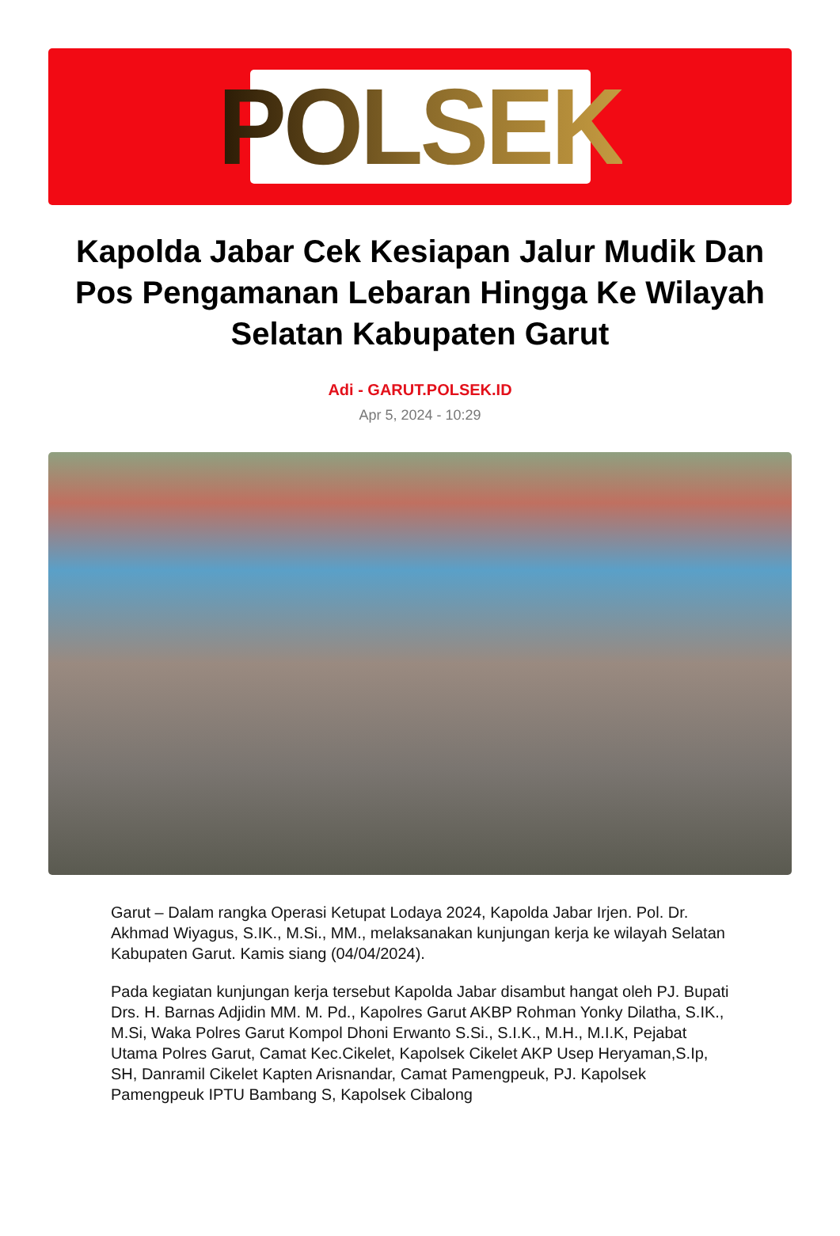POLSEK
Kapolda Jabar Cek Kesiapan Jalur Mudik Dan Pos Pengamanan Lebaran Hingga Ke Wilayah Selatan Kabupaten Garut
Adi - GARUT.POLSEK.ID
Apr 5, 2024 - 10:29
Garut – Dalam rangka Operasi Ketupat Lodaya 2024, Kapolda Jabar Irjen. Pol. Dr. Akhmad Wiyagus, S.IK., M.Si., MM., melaksanakan kunjungan kerja ke wilayah Selatan Kabupaten Garut. Kamis siang (04/04/2024).
Pada kegiatan kunjungan kerja tersebut Kapolda Jabar disambut hangat oleh PJ. Bupati Drs. H. Barnas Adjidin MM. M. Pd., Kapolres Garut AKBP Rohman Yonky Dilatha, S.IK., M.Si, Waka Polres Garut Kompol Dhoni Erwanto S.Si., S.I.K., M.H., M.I.K, Pejabat Utama Polres Garut, Camat Kec.Cikelet, Kapolsek Cikelet AKP Usep Heryaman,S.Ip, SH, Danramil Cikelet Kapten Arisnandar, Camat Pamengpeuk, PJ. Kapolsek Pamengpeuk IPTU Bambang S, Kapolsek Cibalong